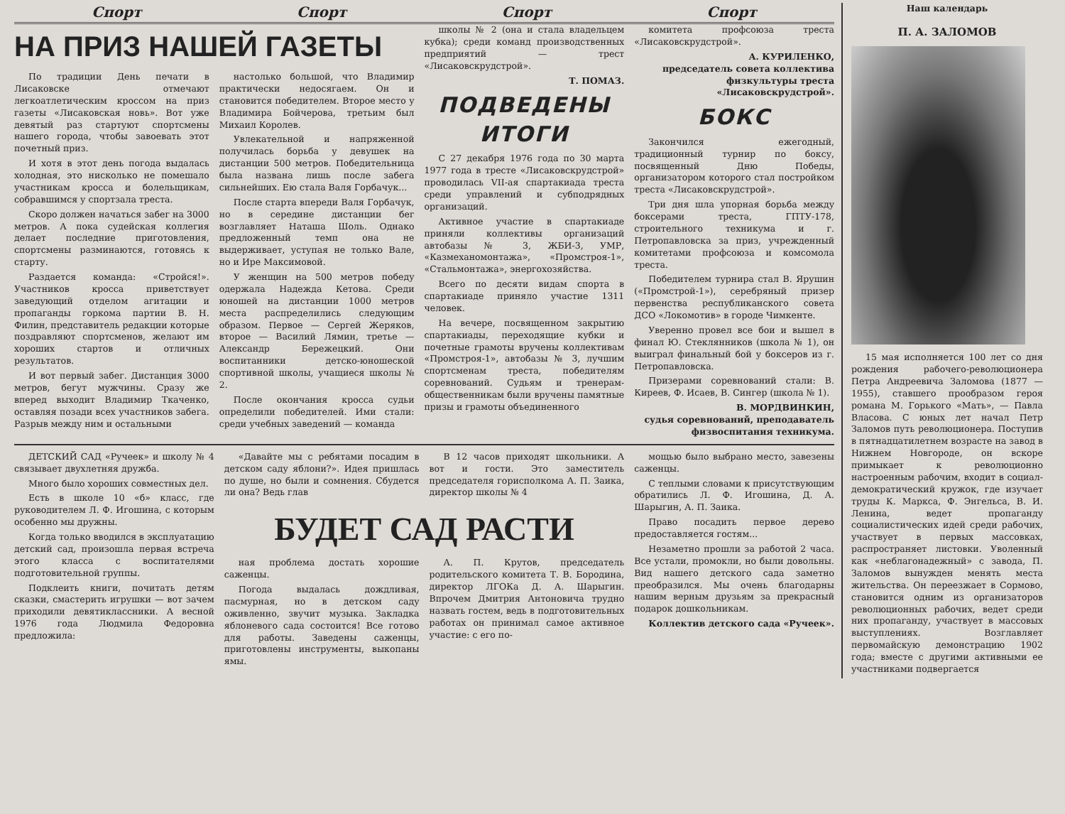Спорт Спорт Спорт Спорт
НА ПРИЗ НАШЕЙ ГАЗЕТЫ
По традиции День печати в Лисаковске отмечают легкоатлетическим кроссом на приз газеты «Лисаковская новь». Вот уже девятый раз стартуют спортсмены нашего города, чтобы завоевать этот почетный приз.
И хотя в этот день погода выдалась холодная, это нисколько не помешало участникам кросса и болельщикам, собравшимся у спортзала треста.
Скоро должен начаться забег на 3000 метров. А пока судейская коллегия делает последние приготовления, спортсмены разминаются, готовясь к старту.
Раздается команда: «Стройся!». Участников кросса приветствует заведующий отделом агитации и пропаганды горкома партии В. Н. Филин, представитель редакции которые поздравляют спортсменов, желают им хороших стартов и отличных результатов.
И вот первый забег. Дистанция 3000 метров, бегут мужчины. Сразу же вперед выходит Владимир Ткаченко, оставляя позади всех участников забега. Разрыв между ним и остальными
настолько большой, что Владимир практически недосягаем. Он и становится победителем. Второе место у Владимира Бойчерова, третьим был Михаил Королев.
Увлекательной и напряженной получилась борьба у девушек на дистанции 500 метров. Победительница была названа лишь после забега сильнейших. Ею стала Валя Горбачук...
После старта впереди Валя Горбачук, но в середине дистанции бег возглавляет Наташа Шоль. Однако предложенный темп она не выдерживает, уступая не только Вале, но и Ире Максимовой.
У женщин на 500 метров победу одержала Надежда Кетова. Среди юношей на дистанции 1000 метров места распределились следующим образом. Первое — Сергей Жеряков, второе — Василий Лямин, третье — Александр Бережецкий. Они воспитанники детско-юношеской спортивной школы, учащиеся школы № 2.
После окончания кросса судьи определили победителей. Ими стали: среди учебных заведений — команда
школы № 2 (она и стала владельцем кубка); среди команд производственных предприятий — трест «Лисаковскрудстрой».
Т. ПОМАЗ.
ПОДВЕДЕНЫ ИТОГИ
С 27 декабря 1976 года по 30 марта 1977 года в тресте «Лисаковскрудстрой» проводилась VII-ая спартакиада треста среди управлений и субподрядных организаций.
Активное участие в спартакиаде приняли коллективы организаций автобазы № 3, ЖБИ-3, УМР, «Казмеханомонтажа», «Промстроя-1», «Стальмонтажа», энергохозяйства.
Всего по десяти видам спорта в спартакиаде приняло участие 1311 человек.
На вечере, посвященном закрытию спартакиады, переходящие кубки и почетные грамоты вручены коллективам «Промстроя-1», автобазы № 3, лучшим спортсменам треста, победителям соревнований. Судьям и тренерам-общественникам были вручены памятные призы и грамоты объединенного
комитета профсоюза треста «Лисаковскрудстрой».
А. КУРИЛЕНКО,
председатель совета коллектива физкультуры треста «Лисаковскрудстрой».
БОКС
Закончился ежегодный, традиционный турнир по боксу, посвященный Дню Победы, организатором которого стал постройком треста «Лисаковскрудстрой».
Три дня шла упорная борьба между боксерами треста, ГПТУ-178, строительного техникума и г. Петропавловска за приз, учрежденный комитетами профсоюза и комсомола треста.
Победителем турнира стал В. Ярушин («Промстрой-1»), серебряный призер первенства республиканского совета ДСО «Локомотив» в городе Чимкенте.
Уверенно провел все бои и вышел в финал Ю. Стеклянников (школа № 1), он выиграл финальный бой у боксеров из г. Петропавловска.
Призерами соревнований стали: В. Киреев, Ф. Исаев, В. Сингер (школа № 1).
В. МОРДВИНКИН,
судья соревнований, преподаватель физвоспитания техникума.
ДЕТСКИЙ САД «Ручеек» и школу № 4 связывает двухлетняя дружба.
Много было хороших совместных дел.
Есть в школе 10 «б» класс, где руководителем Л. Ф. Игошина, с которым особенно мы дружны.
Когда только вводился в эксплуатацию детский сад, произошла первая встреча этого класса с воспитателями подготовительной группы.
Подклеить книги, почитать детям сказки, смастерить игрушки — вот зачем приходили девятиклассники. А весной 1976 года Людмила Федоровна предложила:
«Давайте мы с ребятами посадим в детском саду яблони?». Идея пришлась по душе, но были и сомнения. Сбудется ли она? Ведь глав
В 12 часов приходят школьники. А вот и гости. Это заместитель председателя горисполкома А. П. Заика, директор школы № 4
БУДЕТ САД РАСТИ
ная проблема достать хорошие саженцы.
Погода выдалась дождливая, пасмурная, но в детском саду оживленно, звучит музыка. Закладка яблоневого сада состоится! Все готово для работы. Заведены саженцы, приготовлены инструменты, выкопаны ямы.
А. П. Крутов, председатель родительского комитета Т. В. Бородина, директор ЛГОКа Д. А. Шарыгин. Впрочем Дмитрия Антоновича трудно назвать гостем, ведь в подготовительных работах он принимал самое активное участие: с его по-
мощью было выбрано место, завезены саженцы.
С теплыми словами к присутствующим обратились Л. Ф. Игошина, Д. А. Шарыгин, А. П. Заика.
Право посадить первое дерево предоставляется гостям...
Незаметно прошли за работой 2 часа. Все устали, промокли, но были довольны. Вид нашего детского сада заметно преобразился. Мы очень благодарны нашим верным друзьям за прекрасный подарок дошкольникам.
Коллектив детского сада «Ручеек».
Наш календарь
П. А. ЗАЛОМОВ
15 мая исполняется 100 лет со дня рождения рабочего-революционера Петра Андреевича Заломова (1877 — 1955), ставшего прообразом героя романа М. Горького «Мать», — Павла Власова. С юных лет начал Петр Заломов путь революционера. Поступив в пятнадцатилетнем возрасте на завод в Нижнем Новгороде, он вскоре примыкает к революционно настроенным рабочим, входит в социал-демократический кружок, где изучает труды К. Маркса, Ф. Энгельса, В. И. Ленина, ведет пропаганду социалистических идей среди рабочих, участвует в первых массовках, распространяет листовки. Уволенный как «неблагонадежный» с завода, П. Заломов вынужден менять места жительства. Он переезжает в Сормово, становится одним из организаторов революционных рабочих, ведет среди них пропаганду, участвует в массовых выступлениях. Возглавляет первомайскую демонстрацию 1902 года; вместе с другими активными ее участниками подвергается